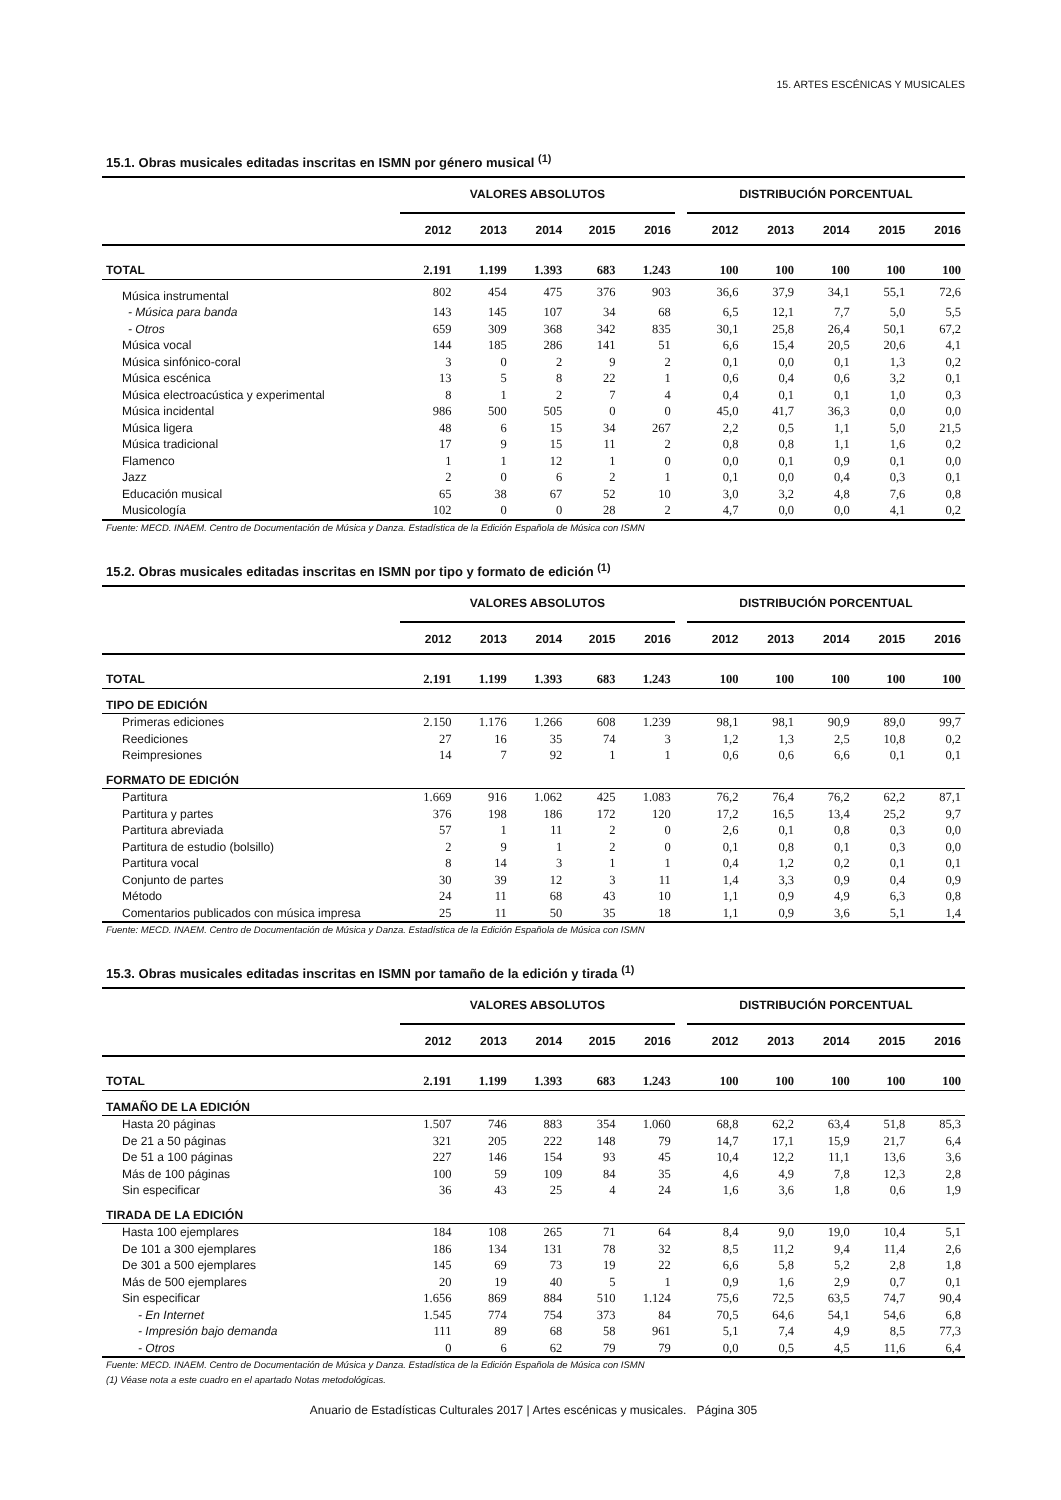15. ARTES ESCÉNICAS Y MUSICALES
15.1. Obras musicales editadas inscritas en ISMN por género musical <sup>(1)</sup>
| | VALORES ABSOLUTOS | | | | | | DISTRIBUCIÓN PORCENTUAL | | | | |
| --- | --- | --- | --- | --- | --- | --- | --- | --- | --- | --- | --- |
| | 2012 | 2013 | 2014 | 2015 | 2016 | | 2012 | 2013 | 2014 | 2015 | 2016 |
| TOTAL | 2.191 | 1.199 | 1.393 | 683 | 1.243 | | 100 | 100 | 100 | 100 | 100 |
| Música instrumental | 802 | 454 | 475 | 376 | 903 | | 36,6 | 37,9 | 34,1 | 55,1 | 72,6 |
| - Música para banda | 143 | 145 | 107 | 34 | 68 | | 6,5 | 12,1 | 7,7 | 5,0 | 5,5 |
| - Otros | 659 | 309 | 368 | 342 | 835 | | 30,1 | 25,8 | 26,4 | 50,1 | 67,2 |
| Música vocal | 144 | 185 | 286 | 141 | 51 | | 6,6 | 15,4 | 20,5 | 20,6 | 4,1 |
| Música sinfónico-coral | 3 | 0 | 2 | 9 | 2 | | 0,1 | 0,0 | 0,1 | 1,3 | 0,2 |
| Música escénica | 13 | 5 | 8 | 22 | 1 | | 0,6 | 0,4 | 0,6 | 3,2 | 0,1 |
| Música electroacústica y experimental | 8 | 1 | 2 | 7 | 4 | | 0,4 | 0,1 | 0,1 | 1,0 | 0,3 |
| Música incidental | 986 | 500 | 505 | 0 | 0 | | 45,0 | 41,7 | 36,3 | 0,0 | 0,0 |
| Música ligera | 48 | 6 | 15 | 34 | 267 | | 2,2 | 0,5 | 1,1 | 5,0 | 21,5 |
| Música tradicional | 17 | 9 | 15 | 11 | 2 | | 0,8 | 0,8 | 1,1 | 1,6 | 0,2 |
| Flamenco | 1 | 1 | 12 | 1 | 0 | | 0,0 | 0,1 | 0,9 | 0,1 | 0,0 |
| Jazz | 2 | 0 | 6 | 2 | 1 | | 0,1 | 0,0 | 0,4 | 0,3 | 0,1 |
| Educación musical | 65 | 38 | 67 | 52 | 10 | | 3,0 | 3,2 | 4,8 | 7,6 | 0,8 |
| Musicología | 102 | 0 | 0 | 28 | 2 | | 4,7 | 0,0 | 0,0 | 4,1 | 0,2 |
Fuente: MECD. INAEM. Centro de Documentación de Música y Danza. Estadística de la Edición Española de Música con ISMN
15.2. Obras musicales editadas inscritas en ISMN por tipo y formato de edición <sup>(1)</sup>
| | VALORES ABSOLUTOS | | | | | | DISTRIBUCIÓN PORCENTUAL | | | | |
| --- | --- | --- | --- | --- | --- | --- | --- | --- | --- | --- | --- |
| | 2012 | 2013 | 2014 | 2015 | 2016 | | 2012 | 2013 | 2014 | 2015 | 2016 |
| TOTAL | 2.191 | 1.199 | 1.393 | 683 | 1.243 | | 100 | 100 | 100 | 100 | 100 |
| TIPO DE EDICIÓN | | | | | | | | | | | |
| Primeras ediciones | 2.150 | 1.176 | 1.266 | 608 | 1.239 | | 98,1 | 98,1 | 90,9 | 89,0 | 99,7 |
| Reediciones | 27 | 16 | 35 | 74 | 3 | | 1,2 | 1,3 | 2,5 | 10,8 | 0,2 |
| Reimpresiones | 14 | 7 | 92 | 1 | 1 | | 0,6 | 0,6 | 6,6 | 0,1 | 0,1 |
| FORMATO DE EDICIÓN | | | | | | | | | | | |
| Partitura | 1.669 | 916 | 1.062 | 425 | 1.083 | | 76,2 | 76,4 | 76,2 | 62,2 | 87,1 |
| Partitura y partes | 376 | 198 | 186 | 172 | 120 | | 17,2 | 16,5 | 13,4 | 25,2 | 9,7 |
| Partitura abreviada | 57 | 1 | 11 | 2 | 0 | | 2,6 | 0,1 | 0,8 | 0,3 | 0,0 |
| Partitura de estudio (bolsillo) | 2 | 9 | 1 | 2 | 0 | | 0,1 | 0,8 | 0,1 | 0,3 | 0,0 |
| Partitura vocal | 8 | 14 | 3 | 1 | 1 | | 0,4 | 1,2 | 0,2 | 0,1 | 0,1 |
| Conjunto de partes | 30 | 39 | 12 | 3 | 11 | | 1,4 | 3,3 | 0,9 | 0,4 | 0,9 |
| Método | 24 | 11 | 68 | 43 | 10 | | 1,1 | 0,9 | 4,9 | 6,3 | 0,8 |
| Comentarios publicados con música impresa | 25 | 11 | 50 | 35 | 18 | | 1,1 | 0,9 | 3,6 | 5,1 | 1,4 |
Fuente: MECD. INAEM. Centro de Documentación de Música y Danza. Estadística de la Edición Española de Música con ISMN
15.3. Obras musicales editadas inscritas en ISMN por tamaño de la edición y tirada <sup>(1)</sup>
| | VALORES ABSOLUTOS | | | | | | DISTRIBUCIÓN PORCENTUAL | | | | |
| --- | --- | --- | --- | --- | --- | --- | --- | --- | --- | --- | --- |
| | 2012 | 2013 | 2014 | 2015 | 2016 | | 2012 | 2013 | 2014 | 2015 | 2016 |
| TOTAL | 2.191 | 1.199 | 1.393 | 683 | 1.243 | | 100 | 100 | 100 | 100 | 100 |
| TAMAÑO DE LA EDICIÓN | | | | | | | | | | | |
| Hasta 20 páginas | 1.507 | 746 | 883 | 354 | 1.060 | | 68,8 | 62,2 | 63,4 | 51,8 | 85,3 |
| De 21 a 50 páginas | 321 | 205 | 222 | 148 | 79 | | 14,7 | 17,1 | 15,9 | 21,7 | 6,4 |
| De 51 a 100 páginas | 227 | 146 | 154 | 93 | 45 | | 10,4 | 12,2 | 11,1 | 13,6 | 3,6 |
| Más de 100 páginas | 100 | 59 | 109 | 84 | 35 | | 4,6 | 4,9 | 7,8 | 12,3 | 2,8 |
| Sin especificar | 36 | 43 | 25 | 4 | 24 | | 1,6 | 3,6 | 1,8 | 0,6 | 1,9 |
| TIRADA DE LA EDICIÓN | | | | | | | | | | | |
| Hasta 100 ejemplares | 184 | 108 | 265 | 71 | 64 | | 8,4 | 9,0 | 19,0 | 10,4 | 5,1 |
| De 101 a 300 ejemplares | 186 | 134 | 131 | 78 | 32 | | 8,5 | 11,2 | 9,4 | 11,4 | 2,6 |
| De 301 a 500 ejemplares | 145 | 69 | 73 | 19 | 22 | | 6,6 | 5,8 | 5,2 | 2,8 | 1,8 |
| Más de 500 ejemplares | 20 | 19 | 40 | 5 | 1 | | 0,9 | 1,6 | 2,9 | 0,7 | 0,1 |
| Sin especificar | 1.656 | 869 | 884 | 510 | 1.124 | | 75,6 | 72,5 | 63,5 | 74,7 | 90,4 |
| - En Internet | 1.545 | 774 | 754 | 373 | 84 | | 70,5 | 64,6 | 54,1 | 54,6 | 6,8 |
| - Impresión bajo demanda | 111 | 89 | 68 | 58 | 961 | | 5,1 | 7,4 | 4,9 | 8,5 | 77,3 |
| - Otros | 0 | 6 | 62 | 79 | 79 | | 0,0 | 0,5 | 4,5 | 11,6 | 6,4 |
Fuente: MECD. INAEM. Centro de Documentación de Música y Danza. Estadística de la Edición Española de Música con ISMN
(1) Véase nota a este cuadro en el apartado Notas metodológicas.
Anuario de Estadísticas Culturales 2017 | Artes escénicas y musicales. Página 305